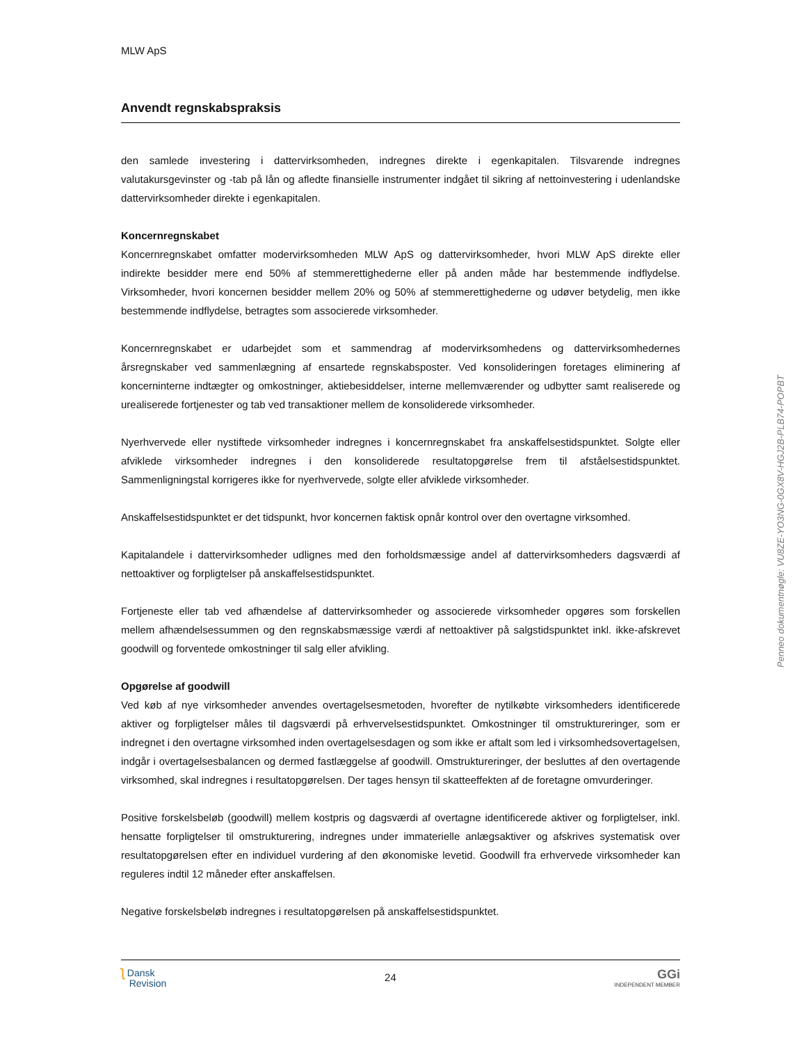MLW ApS
Anvendt regnskabspraksis
den samlede investering i dattervirksomheden, indregnes direkte i egenkapitalen. Tilsvarende indregnes valutakursgevinster og -tab på lån og afledte finansielle instrumenter indgået til sikring af nettoinvestering i udenlandske dattervirksomheder direkte i egenkapitalen.
Koncernregnskabet
Koncernregnskabet omfatter modervirksomheden MLW ApS og dattervirksomheder, hvori MLW ApS direkte eller indirekte besidder mere end 50% af stemmerettighederne eller på anden måde har bestemmende indflydelse. Virksomheder, hvori koncernen besidder mellem 20% og 50% af stemmerettighederne og udøver betydelig, men ikke bestemmende indflydelse, betragtes som associerede virksomheder.
Koncernregnskabet er udarbejdet som et sammendrag af modervirksomhedens og dattervirksomhedernes årsregnskaber ved sammenlægning af ensartede regnskabsposter. Ved konsolideringen foretages eliminering af koncerninterne indtægter og omkostninger, aktiebesiddelser, interne mellemværender og udbytter samt realiserede og urealiserede fortjenester og tab ved transaktioner mellem de konsoliderede virksomheder.
Nyerhvervede eller nystiftede virksomheder indregnes i koncernregnskabet fra anskaffelsestidspunktet. Solgte eller afviklede virksomheder indregnes i den konsoliderede resultatopgørelse frem til afståelsestidspunktet. Sammenligningstal korrigeres ikke for nyerhvervede, solgte eller afviklede virksomheder.
Anskaffelsestidspunktet er det tidspunkt, hvor koncernen faktisk opnår kontrol over den overtagne virksomhed.
Kapitalandele i dattervirksomheder udlignes med den forholdsmæssige andel af dattervirksomheders dagsværdi af nettoaktiver og forpligtelser på anskaffelsestidspunktet.
Fortjeneste eller tab ved afhændelse af dattervirksomheder og associerede virksomheder opgøres som forskellen mellem afhændelsessummen og den regnskabsmæssige værdi af nettoaktiver på salgstidspunktet inkl. ikke-afskrevet goodwill og forventede omkostninger til salg eller afvikling.
Opgørelse af goodwill
Ved køb af nye virksomheder anvendes overtagelsesmetoden, hvorefter de nytilkøbte virksomheders identificerede aktiver og forpligtelser måles til dagsværdi på erhvervelsestidspunktet. Omkostninger til omstruktureringer, som er indregnet i den overtagne virksomhed inden overtagelsesdagen og som ikke er aftalt som led i virksomhedsovertagelsen, indgår i overtagelsesbalancen og dermed fastlæggelse af goodwill. Omstruktureringer, der besluttes af den overtagende virksomhed, skal indregnes i resultatopgørelsen. Der tages hensyn til skatteeffekten af de foretagne omvurderinger.
Positive forskelsbeløb (goodwill) mellem kostpris og dagsværdi af overtagne identificerede aktiver og forpligtelser, inkl. hensatte forpligtelser til omstrukturering, indregnes under immaterielle anlægsaktiver og afskrives systematisk over resultatopgørelsen efter en individuel vurdering af den økonomiske levetid. Goodwill fra erhvervede virksomheder kan reguleres indtil 12 måneder efter anskaffelsen.
Negative forskelsbeløb indregnes i resultatopgørelsen på anskaffelsestidspunktet.
ʅ Dansk
Revision
24
GGi
INDEPENDENT MEMBER
Penneo dokumentnøgle: VU8ZE-YO3NG-0GX8V-HGJ2B-PLB74-POPBT